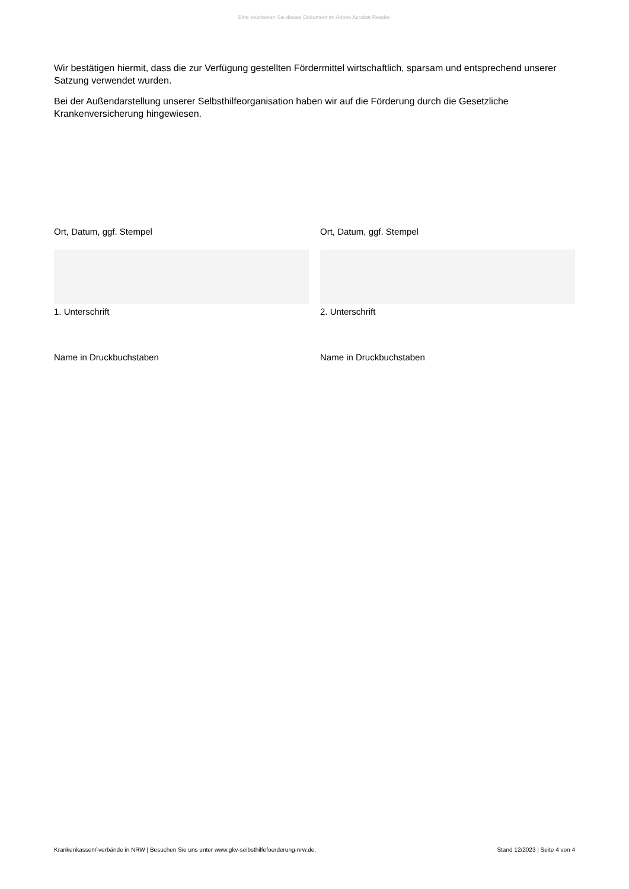Bitte bearbeiten Sie dieses Dokument im Adobe Acrobat Reader.
Wir bestätigen hiermit, dass die zur Verfügung gestellten Fördermittel wirtschaftlich, sparsam und entsprechend unserer Satzung verwendet wurden.
Bei der Außendarstellung unserer Selbsthilfeorganisation haben wir auf die Förderung durch die Gesetzliche Krankenversicherung hingewiesen.
Ort, Datum, ggf. Stempel
1. Unterschrift
Name in Druckbuchstaben
Ort, Datum, ggf. Stempel
2. Unterschrift
Name in Druckbuchstaben
Krankenkassen/-verbände in NRW | Besuchen Sie uns unter www.gkv-selbsthilfefoerderung-nrw.de. Stand 12/2023 | Seite 4 von 4